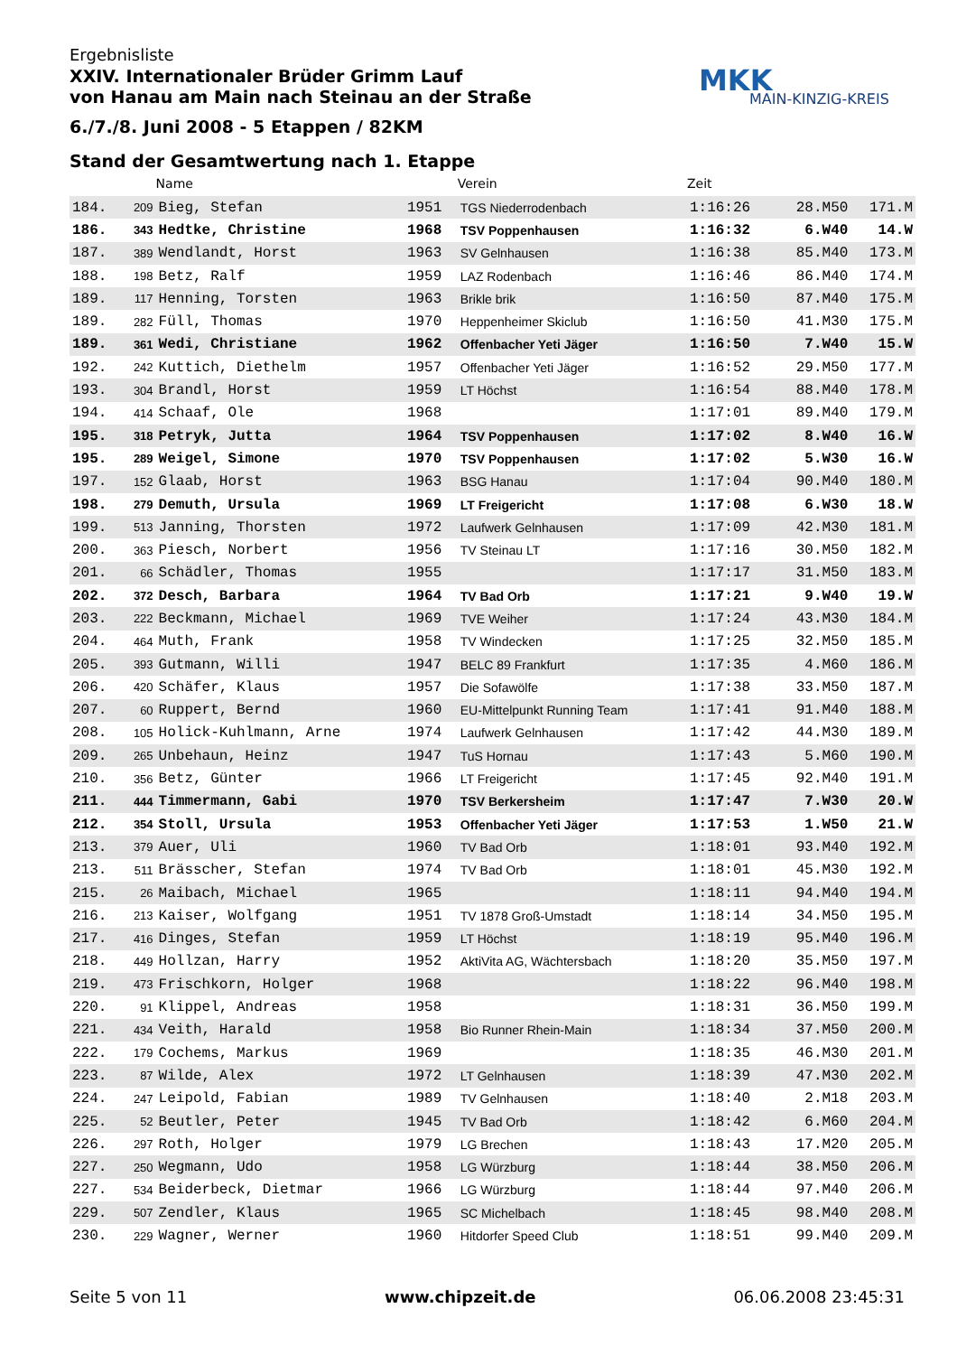Ergebnisliste
XXIV. Internationaler Brüder Grimm Lauf
von Hanau am Main nach Steinau an der Straße
6./7./8. Juni 2008 - 5 Etappen / 82KM
MKK
MAIN-KINZIG-KREIS
Stand der Gesamtwertung nach 1. Etappe
| | | Name | | Verein | Zeit | | |
| --- | --- | --- | --- | --- | --- | --- | --- |
| 184. | 209 | Bieg, Stefan | 1951 | TGS Niederrodenbach | 1:16:26 | 28.M50 | 171.M |
| 186. | 343 | Hedtke, Christine | 1968 | TSV Poppenhausen | 1:16:32 | 6.W40 | 14.W |
| 187. | 389 | Wendlandt, Horst | 1963 | SV Gelnhausen | 1:16:38 | 85.M40 | 173.M |
| 188. | 198 | Betz, Ralf | 1959 | LAZ Rodenbach | 1:16:46 | 86.M40 | 174.M |
| 189. | 117 | Henning, Torsten | 1963 | Brikle brik | 1:16:50 | 87.M40 | 175.M |
| 189. | 282 | Füll, Thomas | 1970 | Heppenheimer Skiclub | 1:16:50 | 41.M30 | 175.M |
| 189. | 361 | Wedi, Christiane | 1962 | Offenbacher Yeti Jäger | 1:16:50 | 7.W40 | 15.W |
| 192. | 242 | Kuttich, Diethelm | 1957 | Offenbacher Yeti Jäger | 1:16:52 | 29.M50 | 177.M |
| 193. | 304 | Brandl, Horst | 1959 | LT Höchst | 1:16:54 | 88.M40 | 178.M |
| 194. | 414 | Schaaf, Ole | 1968 | | 1:17:01 | 89.M40 | 179.M |
| 195. | 318 | Petryk, Jutta | 1964 | TSV Poppenhausen | 1:17:02 | 8.W40 | 16.W |
| 195. | 289 | Weigel, Simone | 1970 | TSV Poppenhausen | 1:17:02 | 5.W30 | 16.W |
| 197. | 152 | Glaab, Horst | 1963 | BSG Hanau | 1:17:04 | 90.M40 | 180.M |
| 198. | 279 | Demuth, Ursula | 1969 | LT Freigericht | 1:17:08 | 6.W30 | 18.W |
| 199. | 513 | Janning, Thorsten | 1972 | Laufwerk Gelnhausen | 1:17:09 | 42.M30 | 181.M |
| 200. | 363 | Piesch, Norbert | 1956 | TV Steinau LT | 1:17:16 | 30.M50 | 182.M |
| 201. | 66 | Schädler, Thomas | 1955 | | 1:17:17 | 31.M50 | 183.M |
| 202. | 372 | Desch, Barbara | 1964 | TV Bad Orb | 1:17:21 | 9.W40 | 19.W |
| 203. | 222 | Beckmann, Michael | 1969 | TVE Weiher | 1:17:24 | 43.M30 | 184.M |
| 204. | 464 | Muth, Frank | 1958 | TV Windecken | 1:17:25 | 32.M50 | 185.M |
| 205. | 393 | Gutmann, Willi | 1947 | BELC 89 Frankfurt | 1:17:35 | 4.M60 | 186.M |
| 206. | 420 | Schäfer, Klaus | 1957 | Die Sofawölfe | 1:17:38 | 33.M50 | 187.M |
| 207. | 60 | Ruppert, Bernd | 1960 | EU-Mittelpunkt Running Team | 1:17:41 | 91.M40 | 188.M |
| 208. | 105 | Holick-Kuhlmann, Arne | 1974 | Laufwerk Gelnhausen | 1:17:42 | 44.M30 | 189.M |
| 209. | 265 | Unbehaun, Heinz | 1947 | TuS Hornau | 1:17:43 | 5.M60 | 190.M |
| 210. | 356 | Betz, Günter | 1966 | LT Freigericht | 1:17:45 | 92.M40 | 191.M |
| 211. | 444 | Timmermann, Gabi | 1970 | TSV Berkersheim | 1:17:47 | 7.W30 | 20.W |
| 212. | 354 | Stoll, Ursula | 1953 | Offenbacher Yeti Jäger | 1:17:53 | 1.W50 | 21.W |
| 213. | 379 | Auer, Uli | 1960 | TV Bad Orb | 1:18:01 | 93.M40 | 192.M |
| 213. | 511 | Brässcher, Stefan | 1974 | TV Bad Orb | 1:18:01 | 45.M30 | 192.M |
| 215. | 26 | Maibach, Michael | 1965 | | 1:18:11 | 94.M40 | 194.M |
| 216. | 213 | Kaiser, Wolfgang | 1951 | TV 1878 Groß-Umstadt | 1:18:14 | 34.M50 | 195.M |
| 217. | 416 | Dinges, Stefan | 1959 | LT Höchst | 1:18:19 | 95.M40 | 196.M |
| 218. | 449 | Hollzan, Harry | 1952 | AktiVita AG, Wächtersbach | 1:18:20 | 35.M50 | 197.M |
| 219. | 473 | Frischkorn, Holger | 1968 | | 1:18:22 | 96.M40 | 198.M |
| 220. | 91 | Klippel, Andreas | 1958 | | 1:18:31 | 36.M50 | 199.M |
| 221. | 434 | Veith, Harald | 1958 | Bio Runner Rhein-Main | 1:18:34 | 37.M50 | 200.M |
| 222. | 179 | Cochems, Markus | 1969 | | 1:18:35 | 46.M30 | 201.M |
| 223. | 87 | Wilde, Alex | 1972 | LT Gelnhausen | 1:18:39 | 47.M30 | 202.M |
| 224. | 247 | Leipold, Fabian | 1989 | TV Gelnhausen | 1:18:40 | 2.M18 | 203.M |
| 225. | 52 | Beutler, Peter | 1945 | TV Bad Orb | 1:18:42 | 6.M60 | 204.M |
| 226. | 297 | Roth, Holger | 1979 | LG Brechen | 1:18:43 | 17.M20 | 205.M |
| 227. | 250 | Wegmann, Udo | 1958 | LG Würzburg | 1:18:44 | 38.M50 | 206.M |
| 227. | 534 | Beiderbeck, Dietmar | 1966 | LG Würzburg | 1:18:44 | 97.M40 | 206.M |
| 229. | 507 | Zendler, Klaus | 1965 | SC Michelbach | 1:18:45 | 98.M40 | 208.M |
| 230. | 229 | Wagner, Werner | 1960 | Hitdorfer Speed Club | 1:18:51 | 99.M40 | 209.M |
Seite 5 von 11 www.chipzeit.de 06.06.2008 23:45:31